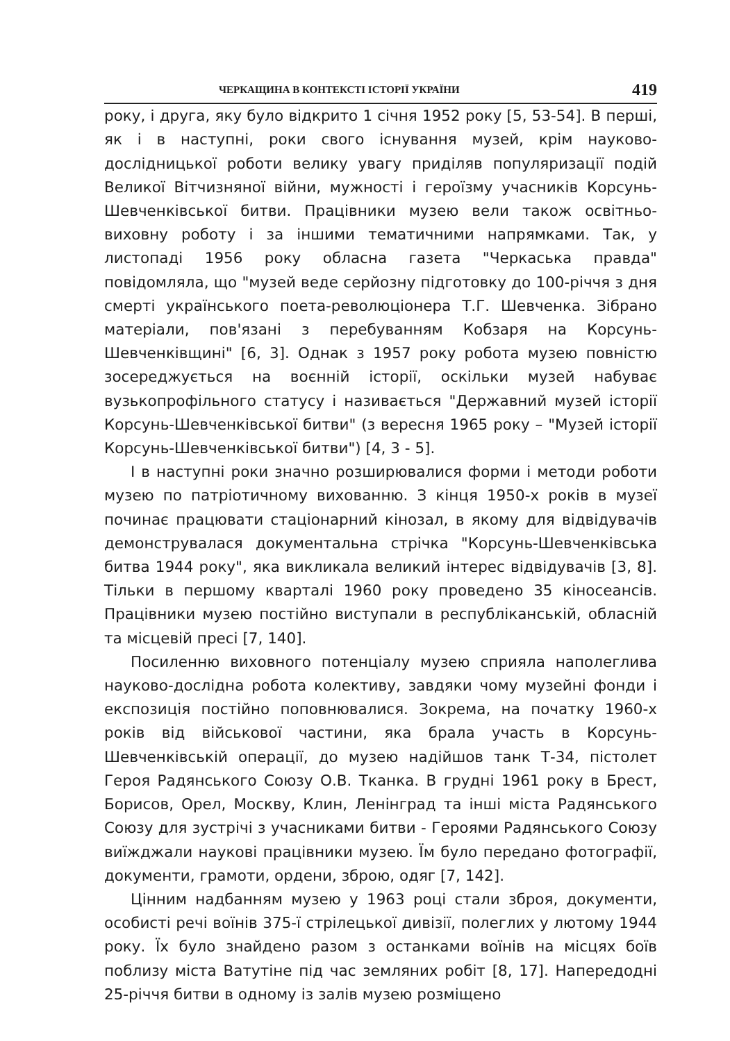ЧЕРКАЩИНА В КОНТЕКСТІ ІСТОРІЇ УКРАЇНИ 419
року, і друга, яку було відкрито 1 січня 1952 року [5, 53-54]. В перші, як і в наступні, роки свого існування музей, крім науково-дослідницької роботи велику увагу приділяв популяризації подій Великої Вітчизняної війни, мужності і героїзму учасників Корсунь-Шевченківської битви. Працівники музею вели також освітньо-виховну роботу і за іншими тематичними напрямками. Так, у листопаді 1956 року обласна газета "Черкаська правда" повідомляла, що "музей веде серйозну підготовку до 100-річчя з дня смерті українського поета-революціонера Т.Г. Шевченка. Зібрано матеріали, пов'язані з перебуванням Кобзаря на Корсунь-Шевченківщині" [6, 3]. Однак з 1957 року робота музею повністю зосереджується на воєнній історії, оскільки музей набуває вузькопрофільного статусу і називається "Державний музей історії Корсунь-Шевченківської битви" (з вересня 1965 року – "Музей історії Корсунь-Шевченківської битви") [4, 3 - 5].
І в наступні роки значно розширювалися форми і методи роботи музею по патріотичному вихованню. З кінця 1950-х років в музеї починає працювати стаціонарний кінозал, в якому для відвідувачів демонструвалася документальна стрічка "Корсунь-Шевченківська битва 1944 року", яка викликала великий інтерес відвідувачів [3, 8]. Тільки в першому кварталі 1960 року проведено 35 кіносеансів. Працівники музею постійно виступали в республіканській, обласній та місцевій пресі [7, 140].
Посиленню виховного потенціалу музею сприяла наполеглива науково-дослідна робота колективу, завдяки чому музейні фонди і експозиція постійно поповнювалися. Зокрема, на початку 1960-х років від військової частини, яка брала участь в Корсунь-Шевченківській операції, до музею надійшов танк Т-34, пістолет Героя Радянського Союзу О.В. Тканка. В грудні 1961 року в Брест, Борисов, Орел, Москву, Клин, Ленінград та інші міста Радянського Союзу для зустрічі з учасниками битви - Героями Радянського Союзу виїжджали наукові працівники музею. Їм було передано фотографії, документи, грамоти, ордени, зброю, одяг [7, 142].
Цінним надбанням музею у 1963 році стали зброя, документи, особисті речі воїнів 375-ї стрілецької дивізії, полеглих у лютому 1944 року. Їх було знайдено разом з останками воїнів на місцях боїв поблизу міста Ватутіне під час земляних робіт [8, 17]. Напередодні 25-річчя битви в одному із залів музею розміщено